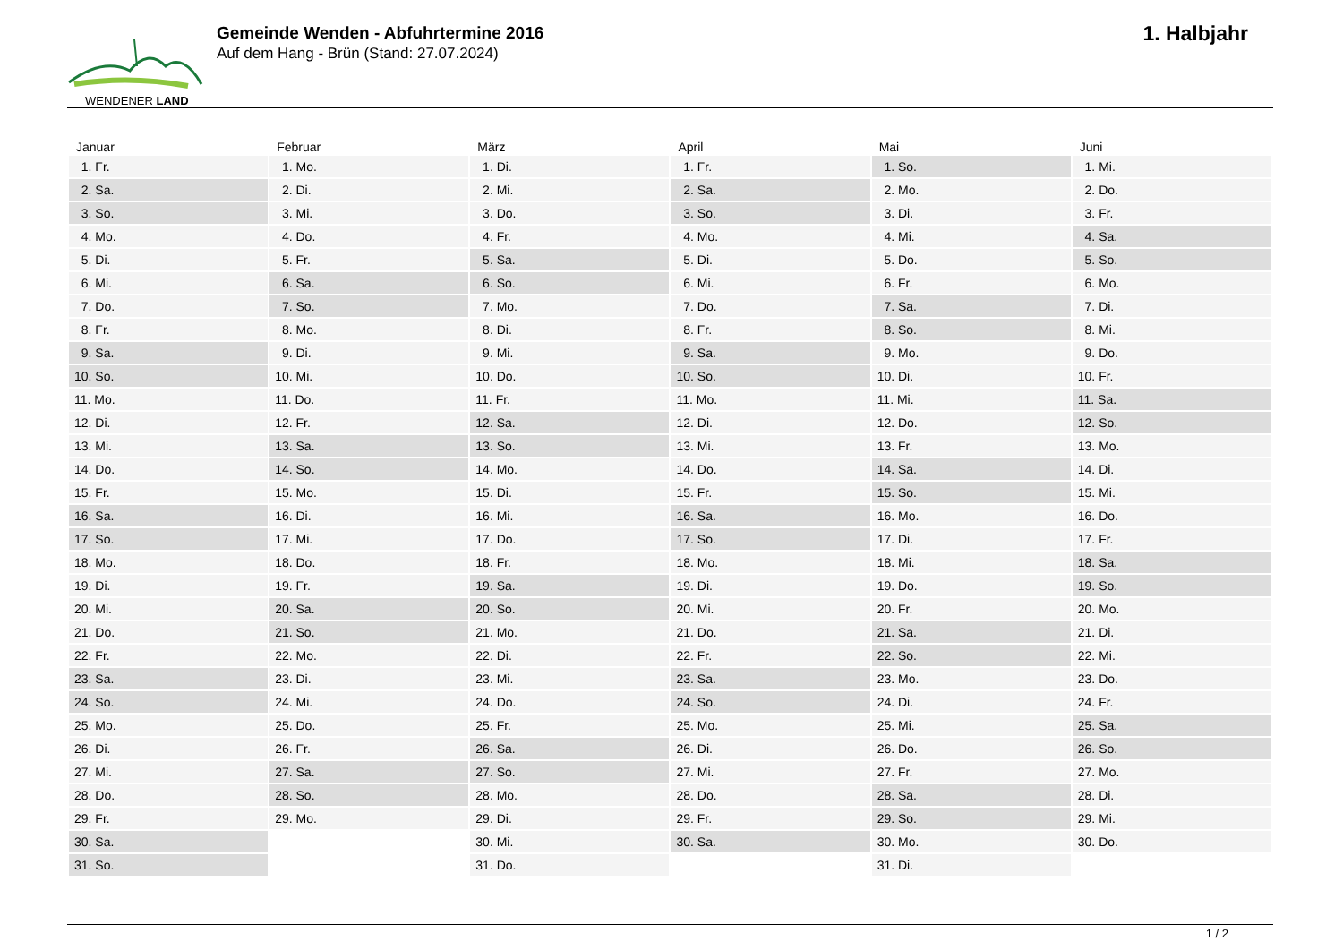WENDENER LAND
Gemeinde Wenden - Abfuhrtermine 2016
Auf dem Hang - Brün (Stand: 27.07.2024)
1. Halbjahr
| Januar | Februar | März | April | Mai | Juni |
| --- | --- | --- | --- | --- | --- |
| 1. Fr. | 1. Mo. | 1. Di. | 1. Fr. | 1. So. | 1. Mi. |
| 2. Sa. | 2. Di. | 2. Mi. | 2. Sa. | 2. Mo. | 2. Do. |
| 3. So. | 3. Mi. | 3. Do. | 3. So. | 3. Di. | 3. Fr. |
| 4. Mo. | 4. Do. | 4. Fr. | 4. Mo. | 4. Mi. | 4. Sa. |
| 5. Di. | 5. Fr. | 5. Sa. | 5. Di. | 5. Do. | 5. So. |
| 6. Mi. | 6. Sa. | 6. So. | 6. Mi. | 6. Fr. | 6. Mo. |
| 7. Do. | 7. So. | 7. Mo. | 7. Do. | 7. Sa. | 7. Di. |
| 8. Fr. | 8. Mo. | 8. Di. | 8. Fr. | 8. So. | 8. Mi. |
| 9. Sa. | 9. Di. | 9. Mi. | 9. Sa. | 9. Mo. | 9. Do. |
| 10. So. | 10. Mi. | 10. Do. | 10. So. | 10. Di. | 10. Fr. |
| 11. Mo. | 11. Do. | 11. Fr. | 11. Mo. | 11. Mi. | 11. Sa. |
| 12. Di. | 12. Fr. | 12. Sa. | 12. Di. | 12. Do. | 12. So. |
| 13. Mi. | 13. Sa. | 13. So. | 13. Mi. | 13. Fr. | 13. Mo. |
| 14. Do. | 14. So. | 14. Mo. | 14. Do. | 14. Sa. | 14. Di. |
| 15. Fr. | 15. Mo. | 15. Di. | 15. Fr. | 15. So. | 15. Mi. |
| 16. Sa. | 16. Di. | 16. Mi. | 16. Sa. | 16. Mo. | 16. Do. |
| 17. So. | 17. Mi. | 17. Do. | 17. So. | 17. Di. | 17. Fr. |
| 18. Mo. | 18. Do. | 18. Fr. | 18. Mo. | 18. Mi. | 18. Sa. |
| 19. Di. | 19. Fr. | 19. Sa. | 19. Di. | 19. Do. | 19. So. |
| 20. Mi. | 20. Sa. | 20. So. | 20. Mi. | 20. Fr. | 20. Mo. |
| 21. Do. | 21. So. | 21. Mo. | 21. Do. | 21. Sa. | 21. Di. |
| 22. Fr. | 22. Mo. | 22. Di. | 22. Fr. | 22. So. | 22. Mi. |
| 23. Sa. | 23. Di. | 23. Mi. | 23. Sa. | 23. Mo. | 23. Do. |
| 24. So. | 24. Mi. | 24. Do. | 24. So. | 24. Di. | 24. Fr. |
| 25. Mo. | 25. Do. | 25. Fr. | 25. Mo. | 25. Mi. | 25. Sa. |
| 26. Di. | 26. Fr. | 26. Sa. | 26. Di. | 26. Do. | 26. So. |
| 27. Mi. | 27. Sa. | 27. So. | 27. Mi. | 27. Fr. | 27. Mo. |
| 28. Do. | 28. So. | 28. Mo. | 28. Do. | 28. Sa. | 28. Di. |
| 29. Fr. | 29. Mo. | 29. Di. | 29. Fr. | 29. So. | 29. Mi. |
| 30. Sa. | | 30. Mi. | 30. Sa. | 30. Mo. | 30. Do. |
| 31. So. | | 31. Do. | | 31. Di. | |
1 / 2